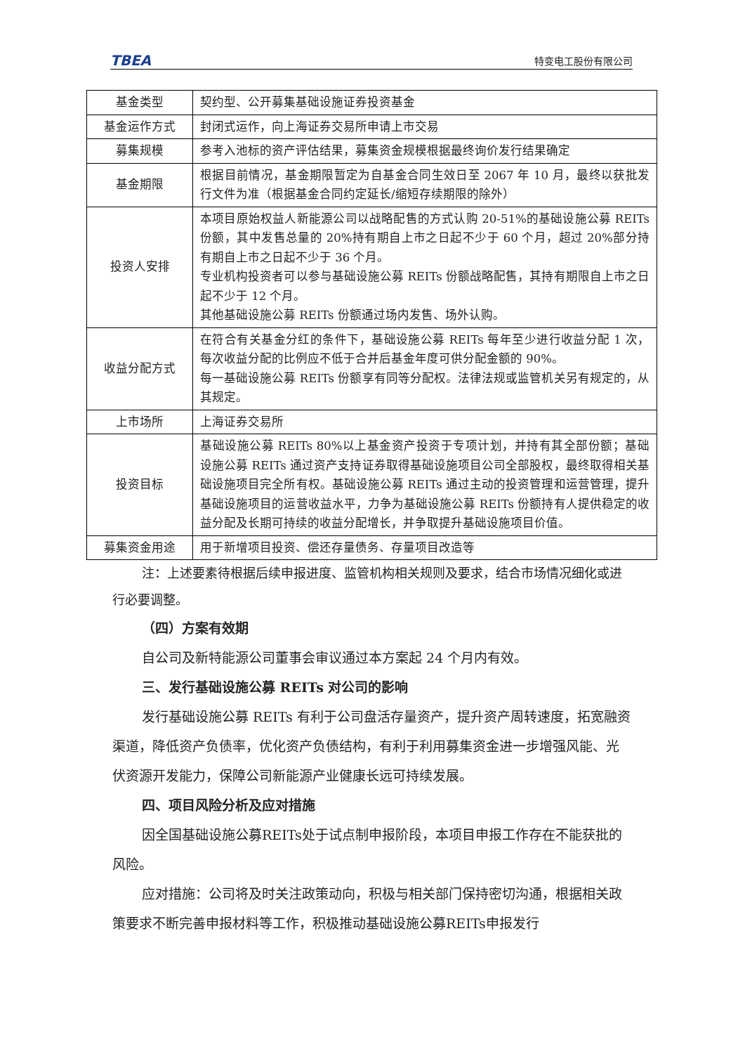TBEA 特变电工股份有限公司
| 基金类型 | 契约型、公开募集基础设施证券投资基金 |
| 基金运作方式 | 封闭式运作，向上海证券交易所申请上市交易 |
| 募集规模 | 参考入池标的资产评估结果，募集资金规模根据最终询价发行结果确定 |
| 基金期限 | 根据目前情况，基金期限暂定为自基金合同生效日至 2067 年 10 月，最终以获批发行文件为准（根据基金合同约定延长/缩短存续期限的除外） |
| 投资人安排 | 本项目原始权益人新能源公司以战略配售的方式认购 20-51%的基础设施公募 REITs 份额，其中发售总量的 20%持有期自上市之日起不少于 60 个月，超过 20%部分持有期自上市之日起不少于 36 个月。 专业机构投资者可以参与基础设施公募 REITs 份额战略配售，其持有期限自上市之日起不少于 12 个月。 其他基础设施公募 REITs 份额通过场内发售、场外认购。 |
| 收益分配方式 | 在符合有关基金分红的条件下，基础设施公募 REITs 每年至少进行收益分配 1 次，每次收益分配的比例应不低于合并后基金年度可供分配金额的 90%。 每一基础设施公募 REITs 份额享有同等分配权。法律法规或监管机关另有规定的，从其规定。 |
| 上市场所 | 上海证券交易所 |
| 投资目标 | 基础设施公募 REITs 80%以上基金资产投资于专项计划，并持有其全部份额；基础设施公募 REITs 通过资产支持证券取得基础设施项目公司全部股权，最终取得相关基础设施项目完全所有权。基础设施公募 REITs 通过主动的投资管理和运营管理，提升基础设施项目的运营收益水平，力争为基础设施公募 REITs 份额持有人提供稳定的收益分配及长期可持续的收益分配增长，并争取提升基础设施项目价值。 |
| 募集资金用途 | 用于新增项目投资、偿还存量债务、存量项目改造等 |
注：上述要素待根据后续申报进度、监管机构相关规则及要求，结合市场情况细化或进行必要调整。
（四）方案有效期
自公司及新特能源公司董事会审议通过本方案起 24 个月内有效。
三、发行基础设施公募 REITs 对公司的影响
发行基础设施公募 REITs 有利于公司盘活存量资产，提升资产周转速度，拓宽融资渠道，降低资产负债率，优化资产负债结构，有利于利用募集资金进一步增强风能、光伏资源开发能力，保障公司新能源产业健康长远可持续发展。
四、项目风险分析及应对措施
因全国基础设施公募REITs处于试点制申报阶段，本项目申报工作存在不能获批的风险。
应对措施：公司将及时关注政策动向，积极与相关部门保持密切沟通，根据相关政策要求不断完善申报材料等工作，积极推动基础设施公募REITs申报发行